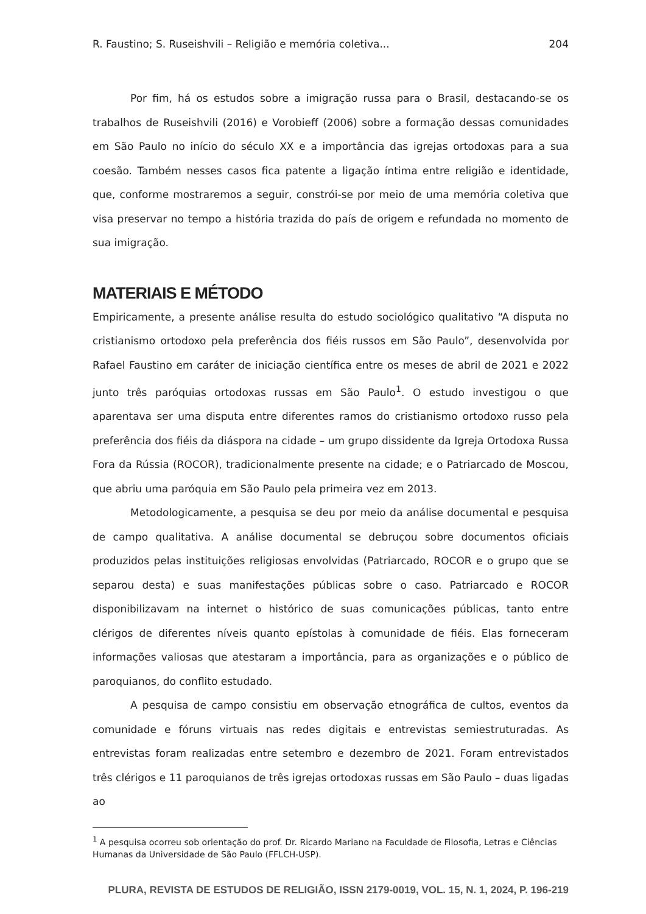R. Faustino; S. Ruseishvili – Religião e memória coletiva... 204
Por fim, há os estudos sobre a imigração russa para o Brasil, destacando-se os trabalhos de Ruseishvili (2016) e Vorobieff (2006) sobre a formação dessas comunidades em São Paulo no início do século XX e a importância das igrejas ortodoxas para a sua coesão. Também nesses casos fica patente a ligação íntima entre religião e identidade, que, conforme mostraremos a seguir, constrói-se por meio de uma memória coletiva que visa preservar no tempo a história trazida do país de origem e refundada no momento de sua imigração.
MATERIAIS E MÉTODO
Empiricamente, a presente análise resulta do estudo sociológico qualitativo “A disputa no cristianismo ortodoxo pela preferência dos fiéis russos em São Paulo”, desenvolvida por Rafael Faustino em caráter de iniciação científica entre os meses de abril de 2021 e 2022 junto três paróquias ortodoxas russas em São Paulo<sup>1</sup>. O estudo investigou o que aparentava ser uma disputa entre diferentes ramos do cristianismo ortodoxo russo pela preferência dos fiéis da diáspora na cidade – um grupo dissidente da Igreja Ortodoxa Russa Fora da Rússia (ROCOR), tradicionalmente presente na cidade; e o Patriarcado de Moscou, que abriu uma paróquia em São Paulo pela primeira vez em 2013.
Metodologicamente, a pesquisa se deu por meio da análise documental e pesquisa de campo qualitativa. A análise documental se debruçou sobre documentos oficiais produzidos pelas instituições religiosas envolvidas (Patriarcado, ROCOR e o grupo que se separou desta) e suas manifestações públicas sobre o caso. Patriarcado e ROCOR disponibilizavam na internet o histórico de suas comunicações públicas, tanto entre clérigos de diferentes níveis quanto epístolas à comunidade de fiéis. Elas forneceram informações valiosas que atestaram a importância, para as organizações e o público de paroquianos, do conflito estudado.
A pesquisa de campo consistiu em observação etnográfica de cultos, eventos da comunidade e fóruns virtuais nas redes digitais e entrevistas semiestruturadas. As entrevistas foram realizadas entre setembro e dezembro de 2021. Foram entrevistados três clérigos e 11 paroquianos de três igrejas ortodoxas russas em São Paulo – duas ligadas ao
<sup>1</sup> A pesquisa ocorreu sob orientação do prof. Dr. Ricardo Mariano na Faculdade de Filosofia, Letras e Ciências Humanas da Universidade de São Paulo (FFLCH-USP).
PLURA, REVISTA DE ESTUDOS DE RELIGIÃO, ISSN 2179-0019, VOL. 15, N. 1, 2024, P. 196-219